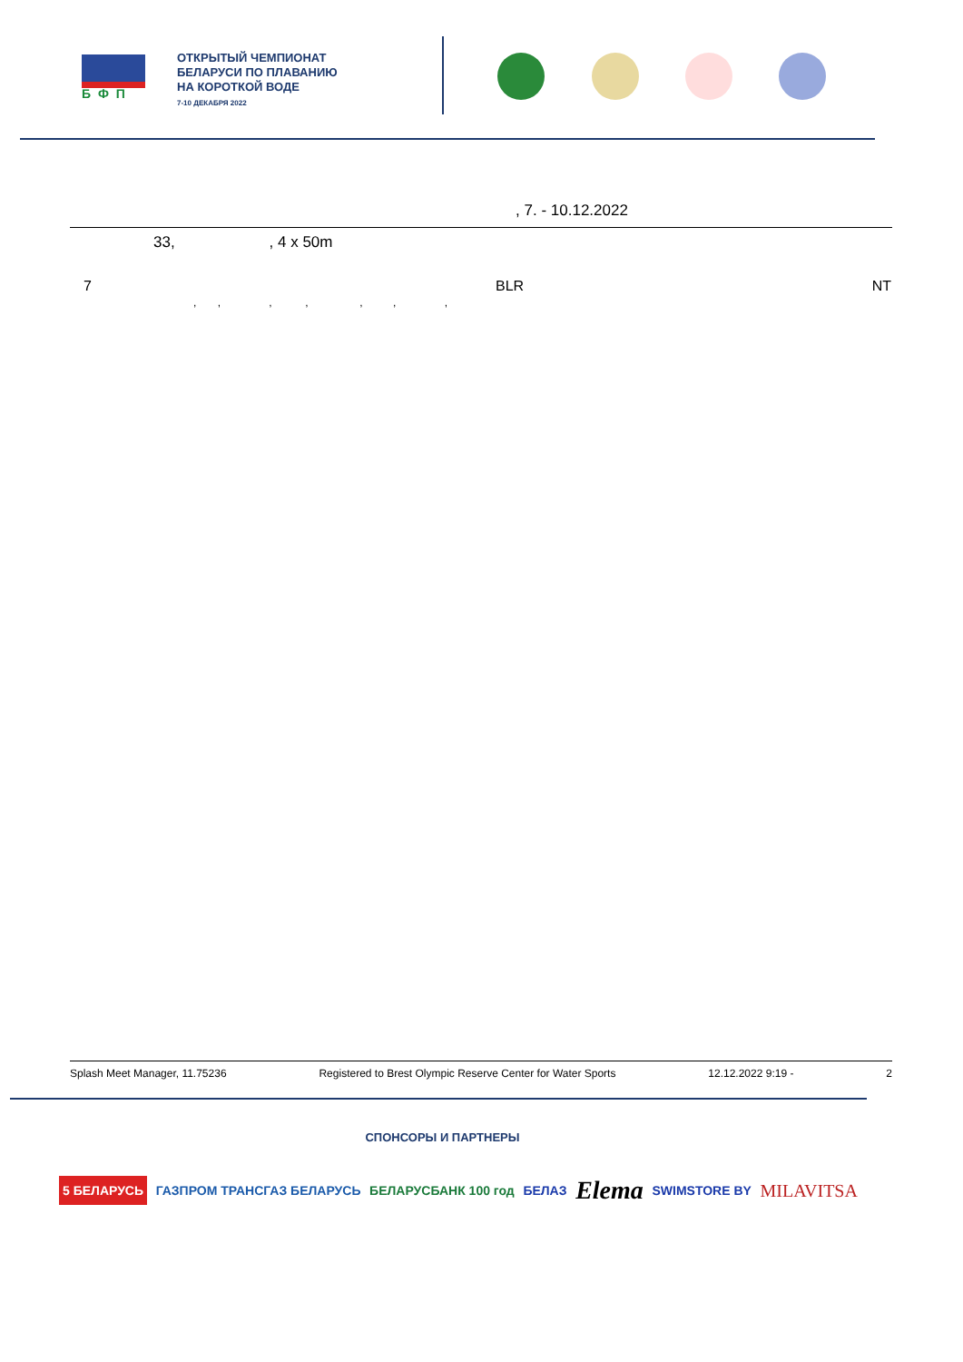БФП
ОТКРЫТЫЙ ЧЕМПИОНАТ
БЕЛАРУСИ ПО ПЛАВАНИЮ
НА КОРОТКОЙ ВОДЕ
7-10 ДЕКАБРЯ 2022
, 7. - 10.12.2022
33, , 4 x 50m
| 7 | | BLR | NT |
| | , , , , , , , | | |
Splash Meet Manager, 11.75236 Registered to Brest Olympic Reserve Center for Water Sports 12.12.2022 9:19 - 2
СПОНСОРЫ И ПАРТНЕРЫ
5 БЕЛАРУСЬ ГАЗПРОМ ТРАНСГАЗ БЕЛАРУСЬ БЕЛАРУСБАНК 100 год БЕЛАЗ Elema SWIMSTORE BY MILAVITSA